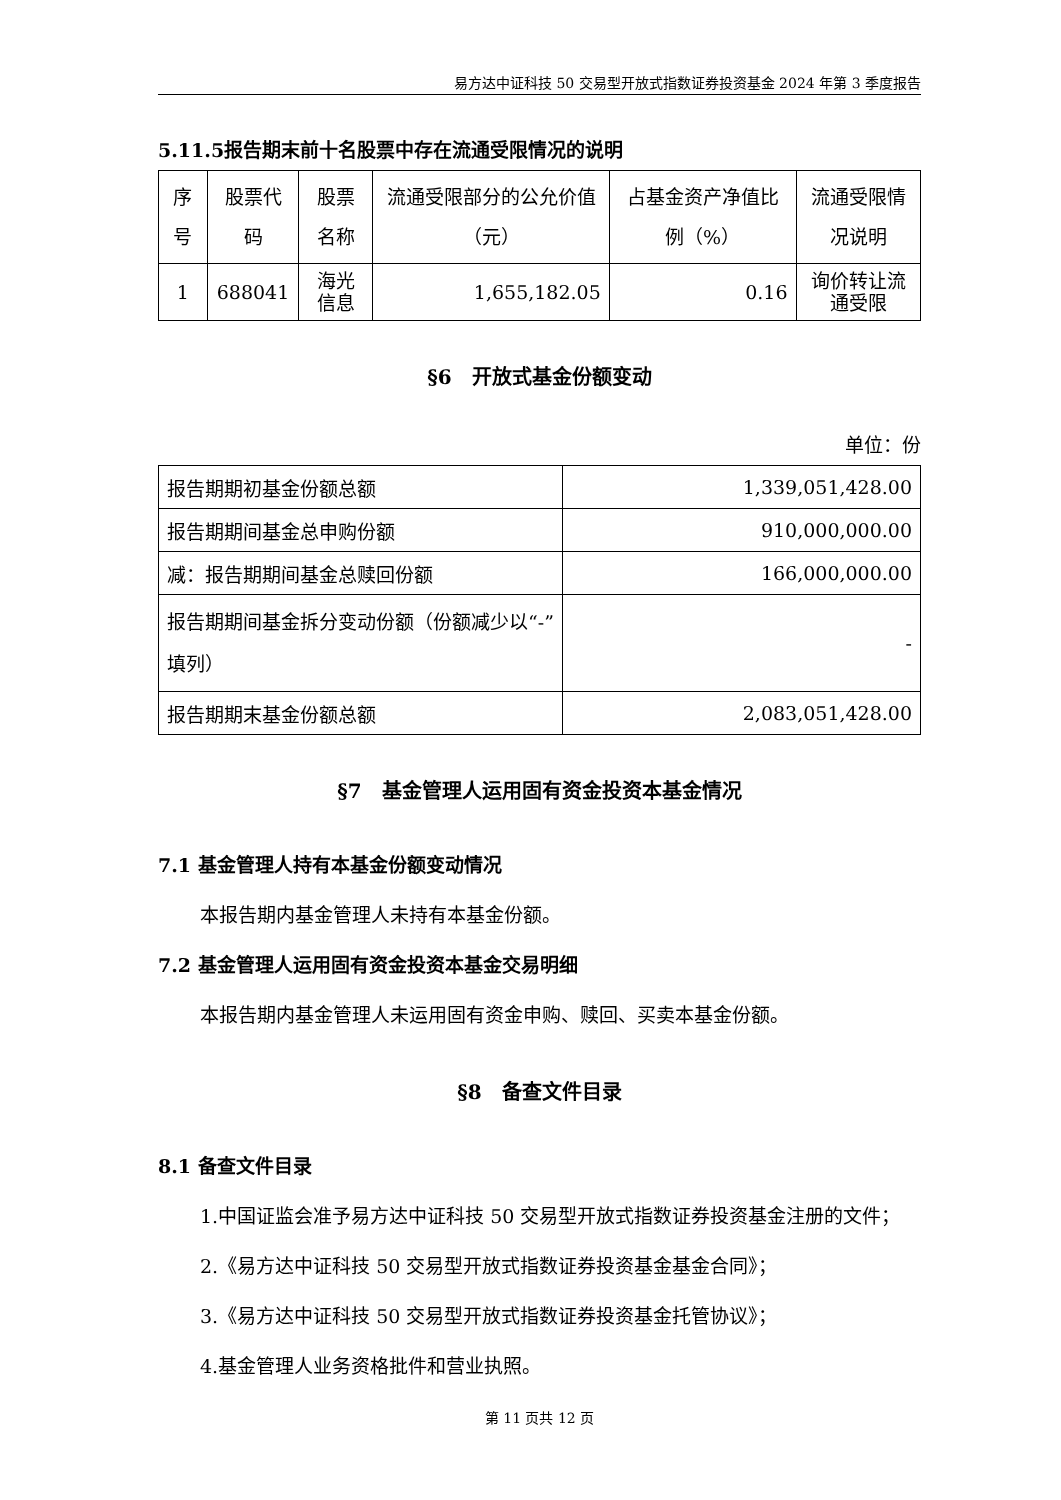易方达中证科技 50 交易型开放式指数证券投资基金 2024 年第 3 季度报告
5.11.5报告期末前十名股票中存在流通受限情况的说明
| 序号 | 股票代码 | 股票名称 | 流通受限部分的公允价值（元） | 占基金资产净值比例（%） | 流通受限情况说明 |
| --- | --- | --- | --- | --- | --- |
| 1 | 688041 | 海光信息 | 1,655,182.05 | 0.16 | 询价转让流通受限 |
§6　开放式基金份额变动
单位：份
| 报告期期初基金份额总额 | 1,339,051,428.00 |
| 报告期期间基金总申购份额 | 910,000,000.00 |
| 减：报告期期间基金总赎回份额 | 166,000,000.00 |
| 报告期期间基金拆分变动份额（份额减少以“-”填列） | - |
| 报告期期末基金份额总额 | 2,083,051,428.00 |
§7　基金管理人运用固有资金投资本基金情况
7.1 基金管理人持有本基金份额变动情况
本报告期内基金管理人未持有本基金份额。
7.2 基金管理人运用固有资金投资本基金交易明细
本报告期内基金管理人未运用固有资金申购、赎回、买卖本基金份额。
§8　备查文件目录
8.1 备查文件目录
1.中国证监会准予易方达中证科技 50 交易型开放式指数证券投资基金注册的文件；
2.《易方达中证科技 50 交易型开放式指数证券投资基金基金合同》；
3.《易方达中证科技 50 交易型开放式指数证券投资基金托管协议》；
4.基金管理人业务资格批件和营业执照。
第 11 页共 12 页